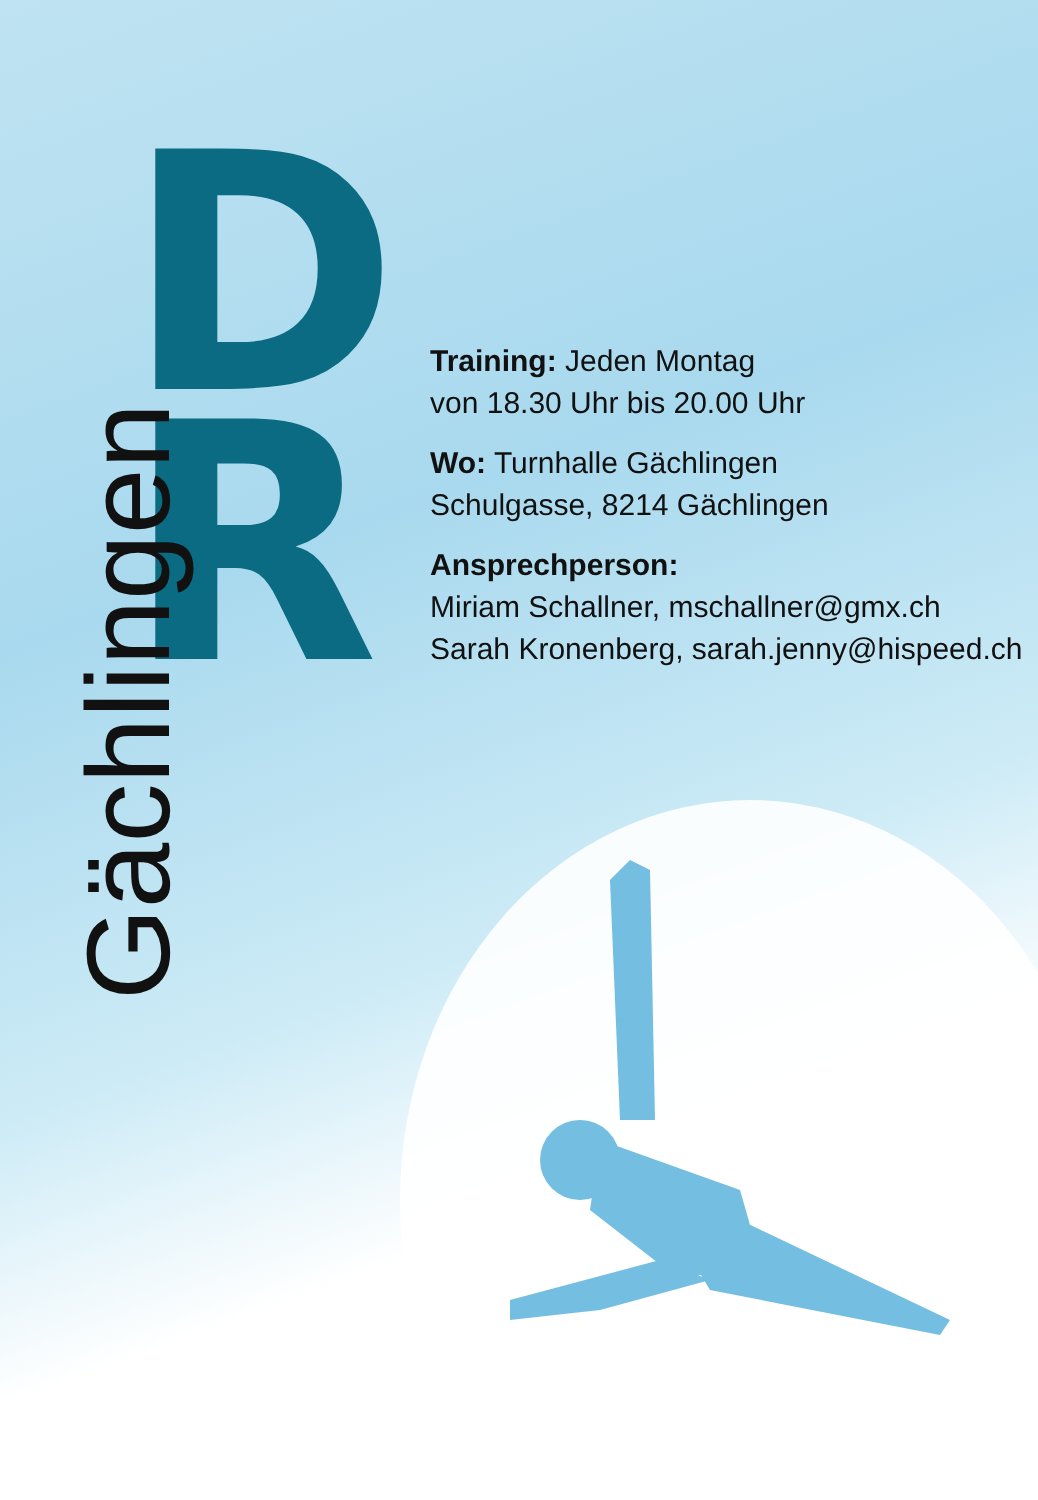D
R
Gächlingen
Training: Jeden Montag
von 18.30 Uhr bis 20.00 Uhr
Wo: Turnhalle Gächlingen
Schulgasse, 8214 Gächlingen
Ansprechperson:
Miriam Schallner, mschallner@gmx.ch
Sarah Kronenberg, sarah.jenny@hispeed.ch